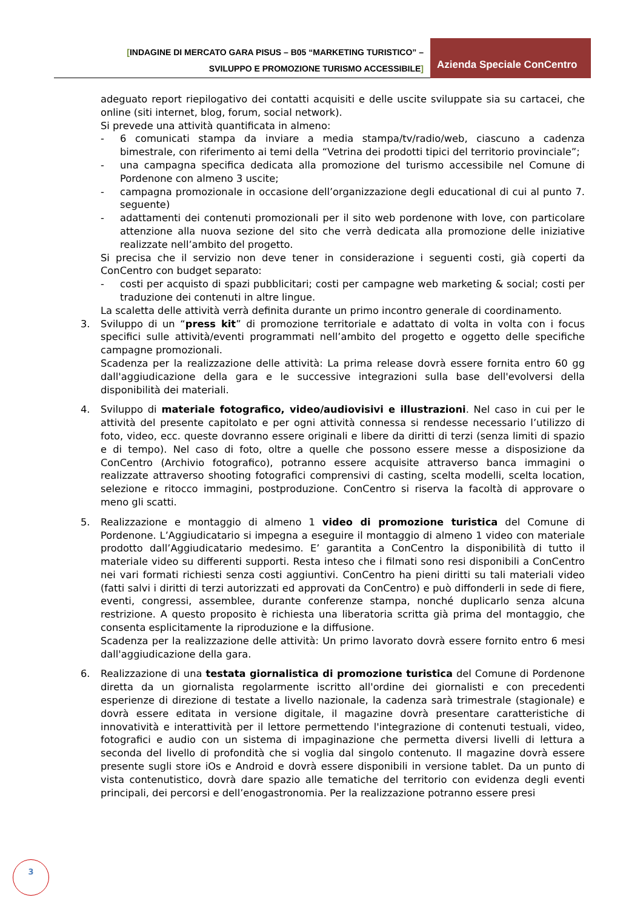[INDAGINE DI MERCATO GARA PISUS – B05 “MARKETING TURISTICO” –
SVILUPPO E PROMOZIONE TURISMO ACCESSIBILE]
Azienda Speciale ConCentro
adeguato report riepilogativo dei contatti acquisiti e delle uscite sviluppate sia su cartacei, che online (siti internet, blog, forum, social network).
Si prevede una attività quantificata in almeno:
- 6 comunicati stampa da inviare a media stampa/tv/radio/web, ciascuno a cadenza bimestrale, con riferimento ai temi della “Vetrina dei prodotti tipici del territorio provinciale”;
- una campagna specifica dedicata alla promozione del turismo accessibile nel Comune di Pordenone con almeno 3 uscite;
- campagna promozionale in occasione dell’organizzazione degli educational di cui al punto 7. seguente)
- adattamenti dei contenuti promozionali per il sito web pordenone with love, con particolare attenzione alla nuova sezione del sito che verrà dedicata alla promozione delle iniziative realizzate nell’ambito del progetto.
Si precisa che il servizio non deve tener in considerazione i seguenti costi, già coperti da ConCentro con budget separato:
- costi per acquisto di spazi pubblicitari; costi per campagne web marketing & social; costi per traduzione dei contenuti in altre lingue.
La scaletta delle attività verrà definita durante un primo incontro generale di coordinamento.
3. Sviluppo di un “press kit” di promozione territoriale e adattato di volta in volta con i focus specifici sulle attività/eventi programmati nell’ambito del progetto e oggetto delle specifiche campagne promozionali.
Scadenza per la realizzazione delle attività: La prima release dovrà essere fornita entro 60 gg dall'aggiudicazione della gara e le successive integrazioni sulla base dell'evolversi della disponibilità dei materiali.
4. Sviluppo di materiale fotografico, video/audiovisivi e illustrazioni. Nel caso in cui per le attività del presente capitolato e per ogni attività connessa si rendesse necessario l’utilizzo di foto, video, ecc. queste dovranno essere originali e libere da diritti di terzi (senza limiti di spazio e di tempo). Nel caso di foto, oltre a quelle che possono essere messe a disposizione da ConCentro (Archivio fotografico), potranno essere acquisite attraverso banca immagini o realizzate attraverso shooting fotografici comprensivi di casting, scelta modelli, scelta location, selezione e ritocco immagini, postproduzione. ConCentro si riserva la facoltà di approvare o meno gli scatti.
5. Realizzazione e montaggio di almeno 1 video di promozione turistica del Comune di Pordenone. L’Aggiudicatario si impegna a eseguire il montaggio di almeno 1 video con materiale prodotto dall’Aggiudicatario medesimo. E’ garantita a ConCentro la disponibilità di tutto il materiale video su differenti supporti. Resta inteso che i filmati sono resi disponibili a ConCentro nei vari formati richiesti senza costi aggiuntivi. ConCentro ha pieni diritti su tali materiali video (fatti salvi i diritti di terzi autorizzati ed approvati da ConCentro) e può diffonderli in sede di fiere, eventi, congressi, assemblee, durante conferenze stampa, nonché duplicarlo senza alcuna restrizione. A questo proposito è richiesta una liberatoria scritta già prima del montaggio, che consenta esplicitamente la riproduzione e la diffusione.
Scadenza per la realizzazione delle attività: Un primo lavorato dovrà essere fornito entro 6 mesi dall'aggiudicazione della gara.
6. Realizzazione di una testata giornalistica di promozione turistica del Comune di Pordenone diretta da un giornalista regolarmente iscritto all'ordine dei giornalisti e con precedenti esperienze di direzione di testate a livello nazionale, la cadenza sarà trimestrale (stagionale) e dovrà essere editata in versione digitale, il magazine dovrà presentare caratteristiche di innovatività e interattività per il lettore permettendo l'integrazione di contenuti testuali, video, fotografici e audio con un sistema di impaginazione che permetta diversi livelli di lettura a seconda del livello di profondità che si voglia dal singolo contenuto. Il magazine dovrà essere presente sugli store iOs e Android e dovrà essere disponibili in versione tablet. Da un punto di vista contenutistico, dovrà dare spazio alle tematiche del territorio con evidenza degli eventi principali, dei percorsi e dell’enogastronomia. Per la realizzazione potranno essere presi
3